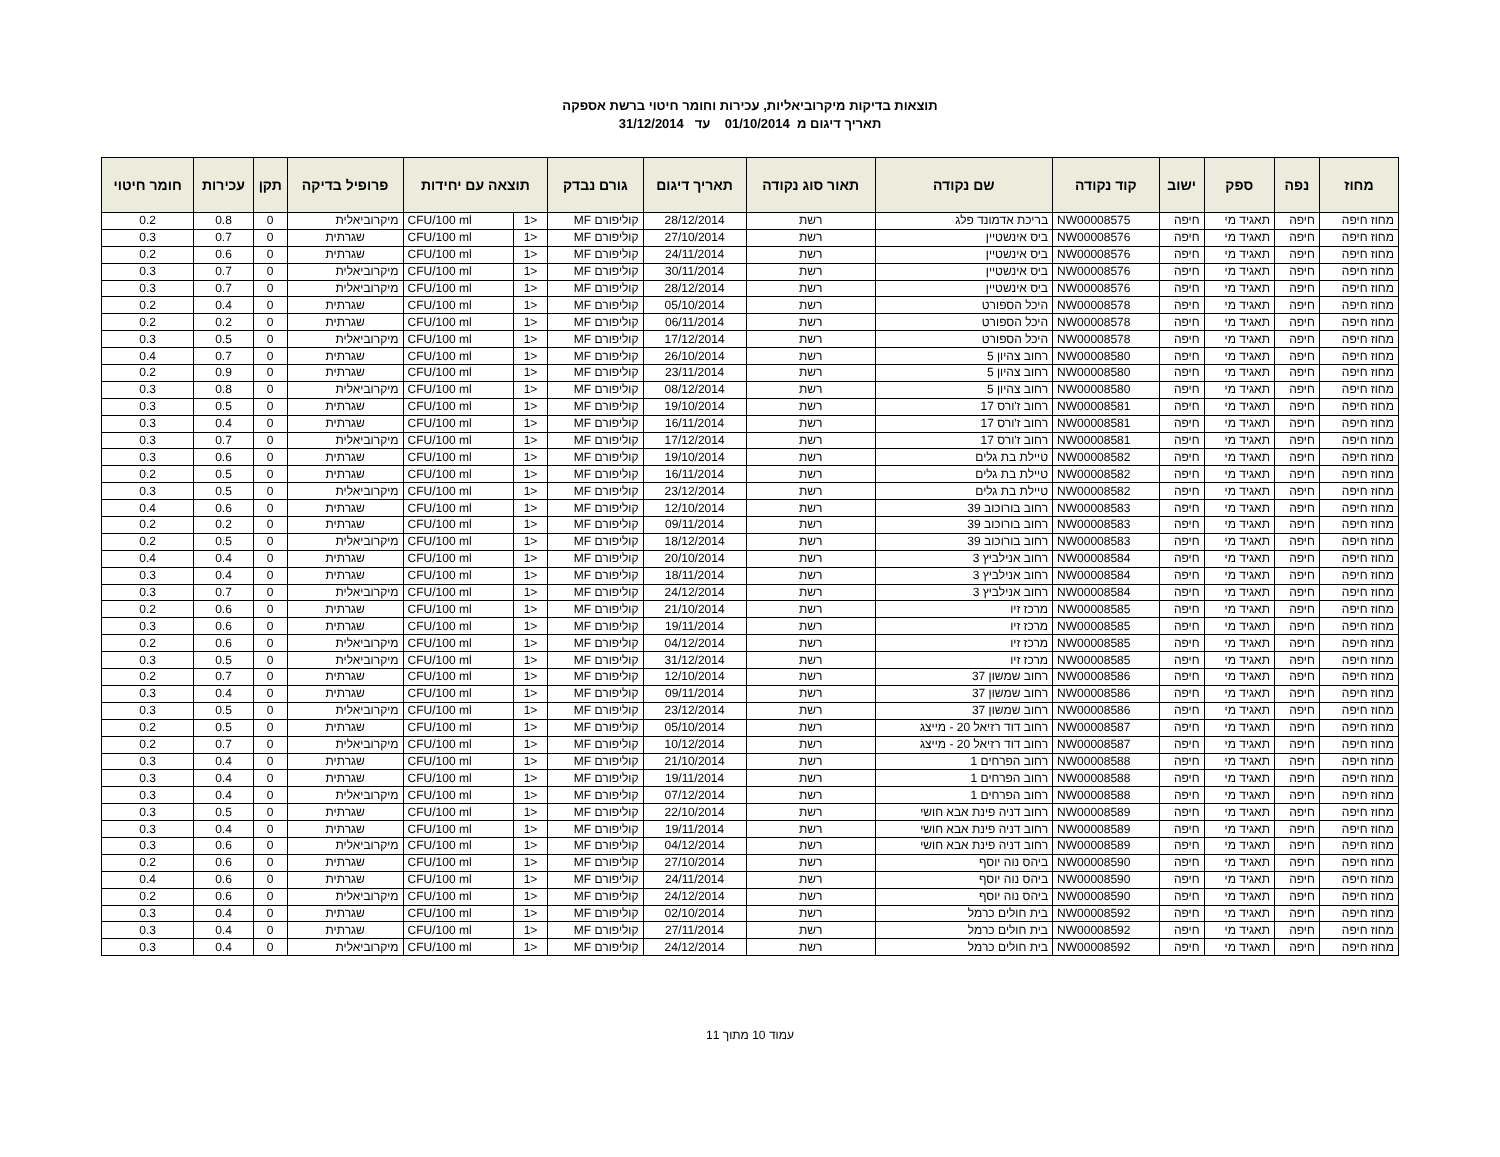תוצאות בדיקות מיקרוביאליות, עכירות וחומר חיטוי ברשת אספקה
תאריך דיגום מ 01/10/2014 עד 31/12/2014
| מחוז | נפה | ספק | ישוב | קוד נקודה | שם נקודה | תאור סוג נקודה | תאריך דיגום | גורם נבדק | תוצאה עם יחידות | | פרופיל בדיקה | תקן | עכירות | חומר חיטוי |
| --- | --- | --- | --- | --- | --- | --- | --- | --- | --- | --- | --- | --- | --- | --- |
| מחוז חיפה | חיפה | תאגיד מי | חיפה | NW00008575 | בריכת אדמונד פלג | רשת | 28/12/2014 | קוליפורם MF | <1 | CFU/100 ml | מיקרוביאלית | 0 | 0.8 | 0.2 |
| מחוז חיפה | חיפה | תאגיד מי | חיפה | NW00008576 | ביס אינשטיין | רשת | 27/10/2014 | קוליפורם MF | <1 | CFU/100 ml | שגרתית | 0 | 0.7 | 0.3 |
| מחוז חיפה | חיפה | תאגיד מי | חיפה | NW00008576 | ביס אינשטיין | רשת | 24/11/2014 | קוליפורם MF | <1 | CFU/100 ml | שגרתית | 0 | 0.6 | 0.2 |
| מחוז חיפה | חיפה | תאגיד מי | חיפה | NW00008576 | ביס אינשטיין | רשת | 30/11/2014 | קוליפורם MF | <1 | CFU/100 ml | מיקרוביאלית | 0 | 0.7 | 0.3 |
| מחוז חיפה | חיפה | תאגיד מי | חיפה | NW00008576 | ביס אינשטיין | רשת | 28/12/2014 | קוליפורם MF | <1 | CFU/100 ml | מיקרוביאלית | 0 | 0.7 | 0.3 |
| מחוז חיפה | חיפה | תאגיד מי | חיפה | NW00008578 | היכל הספורט | רשת | 05/10/2014 | קוליפורם MF | <1 | CFU/100 ml | שגרתית | 0 | 0.4 | 0.2 |
| מחוז חיפה | חיפה | תאגיד מי | חיפה | NW00008578 | היכל הספורט | רשת | 06/11/2014 | קוליפורם MF | <1 | CFU/100 ml | שגרתית | 0 | 0.2 | 0.2 |
| מחוז חיפה | חיפה | תאגיד מי | חיפה | NW00008578 | היכל הספורט | רשת | 17/12/2014 | קוליפורם MF | <1 | CFU/100 ml | מיקרוביאלית | 0 | 0.5 | 0.3 |
| מחוז חיפה | חיפה | תאגיד מי | חיפה | NW00008580 | רחוב צהיון 5 | רשת | 26/10/2014 | קוליפורם MF | <1 | CFU/100 ml | שגרתית | 0 | 0.7 | 0.4 |
| מחוז חיפה | חיפה | תאגיד מי | חיפה | NW00008580 | רחוב צהיון 5 | רשת | 23/11/2014 | קוליפורם MF | <1 | CFU/100 ml | שגרתית | 0 | 0.9 | 0.2 |
| מחוז חיפה | חיפה | תאגיד מי | חיפה | NW00008580 | רחוב צהיון 5 | רשת | 08/12/2014 | קוליפורם MF | <1 | CFU/100 ml | מיקרוביאלית | 0 | 0.8 | 0.3 |
| מחוז חיפה | חיפה | תאגיד מי | חיפה | NW00008581 | רחוב ז'ורס 17 | רשת | 19/10/2014 | קוליפורם MF | <1 | CFU/100 ml | שגרתית | 0 | 0.5 | 0.3 |
| מחוז חיפה | חיפה | תאגיד מי | חיפה | NW00008581 | רחוב ז'ורס 17 | רשת | 16/11/2014 | קוליפורם MF | <1 | CFU/100 ml | שגרתית | 0 | 0.4 | 0.3 |
| מחוז חיפה | חיפה | תאגיד מי | חיפה | NW00008581 | רחוב ז'ורס 17 | רשת | 17/12/2014 | קוליפורם MF | <1 | CFU/100 ml | מיקרוביאלית | 0 | 0.7 | 0.3 |
| מחוז חיפה | חיפה | תאגיד מי | חיפה | NW00008582 | טיילת בת גלים | רשת | 19/10/2014 | קוליפורם MF | <1 | CFU/100 ml | שגרתית | 0 | 0.6 | 0.3 |
| מחוז חיפה | חיפה | תאגיד מי | חיפה | NW00008582 | טיילת בת גלים | רשת | 16/11/2014 | קוליפורם MF | <1 | CFU/100 ml | שגרתית | 0 | 0.5 | 0.2 |
| מחוז חיפה | חיפה | תאגיד מי | חיפה | NW00008582 | טיילת בת גלים | רשת | 23/12/2014 | קוליפורם MF | <1 | CFU/100 ml | מיקרוביאלית | 0 | 0.5 | 0.3 |
| מחוז חיפה | חיפה | תאגיד מי | חיפה | NW00008583 | רחוב בורוכוב 39 | רשת | 12/10/2014 | קוליפורם MF | <1 | CFU/100 ml | שגרתית | 0 | 0.6 | 0.4 |
| מחוז חיפה | חיפה | תאגיד מי | חיפה | NW00008583 | רחוב בורוכוב 39 | רשת | 09/11/2014 | קוליפורם MF | <1 | CFU/100 ml | שגרתית | 0 | 0.2 | 0.2 |
| מחוז חיפה | חיפה | תאגיד מי | חיפה | NW00008583 | רחוב בורוכוב 39 | רשת | 18/12/2014 | קוליפורם MF | <1 | CFU/100 ml | מיקרוביאלית | 0 | 0.5 | 0.2 |
| מחוז חיפה | חיפה | תאגיד מי | חיפה | NW00008584 | רחוב אנילביץ 3 | רשת | 20/10/2014 | קוליפורם MF | <1 | CFU/100 ml | שגרתית | 0 | 0.4 | 0.4 |
| מחוז חיפה | חיפה | תאגיד מי | חיפה | NW00008584 | רחוב אנילביץ 3 | רשת | 18/11/2014 | קוליפורם MF | <1 | CFU/100 ml | שגרתית | 0 | 0.4 | 0.3 |
| מחוז חיפה | חיפה | תאגיד מי | חיפה | NW00008584 | רחוב אנילביץ 3 | רשת | 24/12/2014 | קוליפורם MF | <1 | CFU/100 ml | מיקרוביאלית | 0 | 0.7 | 0.3 |
| מחוז חיפה | חיפה | תאגיד מי | חיפה | NW00008585 | מרכז זיו | רשת | 21/10/2014 | קוליפורם MF | <1 | CFU/100 ml | שגרתית | 0 | 0.6 | 0.2 |
| מחוז חיפה | חיפה | תאגיד מי | חיפה | NW00008585 | מרכז זיו | רשת | 19/11/2014 | קוליפורם MF | <1 | CFU/100 ml | שגרתית | 0 | 0.6 | 0.3 |
| מחוז חיפה | חיפה | תאגיד מי | חיפה | NW00008585 | מרכז זיו | רשת | 04/12/2014 | קוליפורם MF | <1 | CFU/100 ml | מיקרוביאלית | 0 | 0.6 | 0.2 |
| מחוז חיפה | חיפה | תאגיד מי | חיפה | NW00008585 | מרכז זיו | רשת | 31/12/2014 | קוליפורם MF | <1 | CFU/100 ml | מיקרוביאלית | 0 | 0.5 | 0.3 |
| מחוז חיפה | חיפה | תאגיד מי | חיפה | NW00008586 | רחוב שמשון 37 | רשת | 12/10/2014 | קוליפורם MF | <1 | CFU/100 ml | שגרתית | 0 | 0.7 | 0.2 |
| מחוז חיפה | חיפה | תאגיד מי | חיפה | NW00008586 | רחוב שמשון 37 | רשת | 09/11/2014 | קוליפורם MF | <1 | CFU/100 ml | שגרתית | 0 | 0.4 | 0.3 |
| מחוז חיפה | חיפה | תאגיד מי | חיפה | NW00008586 | רחוב שמשון 37 | רשת | 23/12/2014 | קוליפורם MF | <1 | CFU/100 ml | מיקרוביאלית | 0 | 0.5 | 0.3 |
| מחוז חיפה | חיפה | תאגיד מי | חיפה | NW00008587 | רחוב דוד רזיאל 20 - מייצג | רשת | 05/10/2014 | קוליפורם MF | <1 | CFU/100 ml | שגרתית | 0 | 0.5 | 0.2 |
| מחוז חיפה | חיפה | תאגיד מי | חיפה | NW00008587 | רחוב דוד רזיאל 20 - מייצג | רשת | 10/12/2014 | קוליפורם MF | <1 | CFU/100 ml | מיקרוביאלית | 0 | 0.7 | 0.2 |
| מחוז חיפה | חיפה | תאגיד מי | חיפה | NW00008588 | רחוב הפרחים 1 | רשת | 21/10/2014 | קוליפורם MF | <1 | CFU/100 ml | שגרתית | 0 | 0.4 | 0.3 |
| מחוז חיפה | חיפה | תאגיד מי | חיפה | NW00008588 | רחוב הפרחים 1 | רשת | 19/11/2014 | קוליפורם MF | <1 | CFU/100 ml | שגרתית | 0 | 0.4 | 0.3 |
| מחוז חיפה | חיפה | תאגיד מי | חיפה | NW00008588 | רחוב הפרחים 1 | רשת | 07/12/2014 | קוליפורם MF | <1 | CFU/100 ml | מיקרוביאלית | 0 | 0.4 | 0.3 |
| מחוז חיפה | חיפה | תאגיד מי | חיפה | NW00008589 | רחוב דניה פינת אבא חושי | רשת | 22/10/2014 | קוליפורם MF | <1 | CFU/100 ml | שגרתית | 0 | 0.5 | 0.3 |
| מחוז חיפה | חיפה | תאגיד מי | חיפה | NW00008589 | רחוב דניה פינת אבא חושי | רשת | 19/11/2014 | קוליפורם MF | <1 | CFU/100 ml | שגרתית | 0 | 0.4 | 0.3 |
| מחוז חיפה | חיפה | תאגיד מי | חיפה | NW00008589 | רחוב דניה פינת אבא חושי | רשת | 04/12/2014 | קוליפורם MF | <1 | CFU/100 ml | מיקרוביאלית | 0 | 0.6 | 0.3 |
| מחוז חיפה | חיפה | תאגיד מי | חיפה | NW00008590 | ביהס נוה יוסף | רשת | 27/10/2014 | קוליפורם MF | <1 | CFU/100 ml | שגרתית | 0 | 0.6 | 0.2 |
| מחוז חיפה | חיפה | תאגיד מי | חיפה | NW00008590 | ביהס נוה יוסף | רשת | 24/11/2014 | קוליפורם MF | <1 | CFU/100 ml | שגרתית | 0 | 0.6 | 0.4 |
| מחוז חיפה | חיפה | תאגיד מי | חיפה | NW00008590 | ביהס נוה יוסף | רשת | 24/12/2014 | קוליפורם MF | <1 | CFU/100 ml | מיקרוביאלית | 0 | 0.6 | 0.2 |
| מחוז חיפה | חיפה | תאגיד מי | חיפה | NW00008592 | בית חולים כרמל | רשת | 02/10/2014 | קוליפורם MF | <1 | CFU/100 ml | שגרתית | 0 | 0.4 | 0.3 |
| מחוז חיפה | חיפה | תאגיד מי | חיפה | NW00008592 | בית חולים כרמל | רשת | 27/11/2014 | קוליפורם MF | <1 | CFU/100 ml | שגרתית | 0 | 0.4 | 0.3 |
| מחוז חיפה | חיפה | תאגיד מי | חיפה | NW00008592 | בית חולים כרמל | רשת | 24/12/2014 | קוליפורם MF | <1 | CFU/100 ml | מיקרוביאלית | 0 | 0.4 | 0.3 |
עמוד 10 מתוך 11